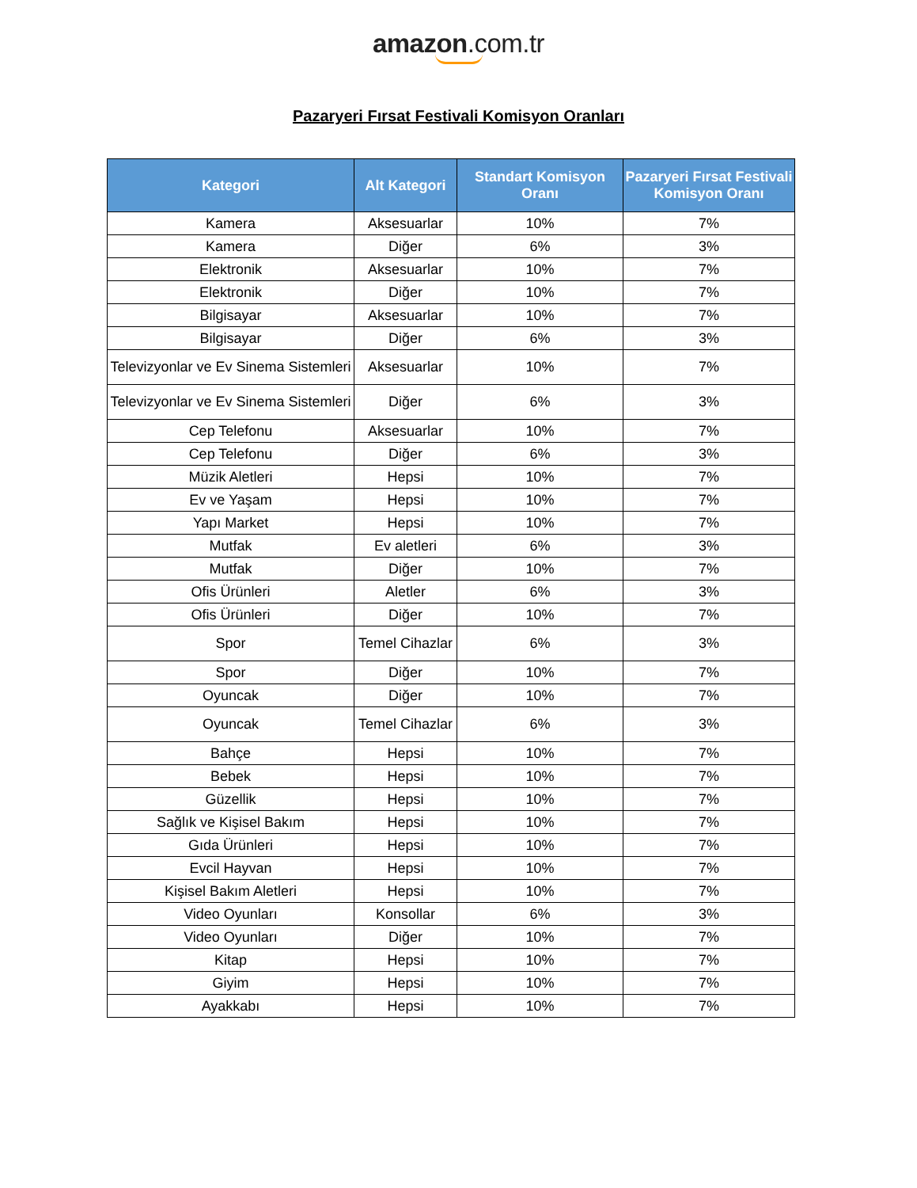amazon.com.tr
Pazaryeri Fırsat Festivali Komisyon Oranları
| Kategori | Alt Kategori | Standart Komisyon Oranı | Pazaryeri Fırsat Festivali Komisyon Oranı |
| --- | --- | --- | --- |
| Kamera | Aksesuarlar | 10% | 7% |
| Kamera | Diğer | 6% | 3% |
| Elektronik | Aksesuarlar | 10% | 7% |
| Elektronik | Diğer | 10% | 7% |
| Bilgisayar | Aksesuarlar | 10% | 7% |
| Bilgisayar | Diğer | 6% | 3% |
| Televizyonlar ve Ev Sinema Sistemleri | Aksesuarlar | 10% | 7% |
| Televizyonlar ve Ev Sinema Sistemleri | Diğer | 6% | 3% |
| Cep Telefonu | Aksesuarlar | 10% | 7% |
| Cep Telefonu | Diğer | 6% | 3% |
| Müzik Aletleri | Hepsi | 10% | 7% |
| Ev ve Yaşam | Hepsi | 10% | 7% |
| Yapı Market | Hepsi | 10% | 7% |
| Mutfak | Ev aletleri | 6% | 3% |
| Mutfak | Diğer | 10% | 7% |
| Ofis Ürünleri | Aletler | 6% | 3% |
| Ofis Ürünleri | Diğer | 10% | 7% |
| Spor | Temel Cihazlar | 6% | 3% |
| Spor | Diğer | 10% | 7% |
| Oyuncak | Diğer | 10% | 7% |
| Oyuncak | Temel Cihazlar | 6% | 3% |
| Bahçe | Hepsi | 10% | 7% |
| Bebek | Hepsi | 10% | 7% |
| Güzellik | Hepsi | 10% | 7% |
| Sağlık ve Kişisel Bakım | Hepsi | 10% | 7% |
| Gıda Ürünleri | Hepsi | 10% | 7% |
| Evcil Hayvan | Hepsi | 10% | 7% |
| Kişisel Bakım Aletleri | Hepsi | 10% | 7% |
| Video Oyunları | Konsollar | 6% | 3% |
| Video Oyunları | Diğer | 10% | 7% |
| Kitap | Hepsi | 10% | 7% |
| Giyim | Hepsi | 10% | 7% |
| Ayakkabı | Hepsi | 10% | 7% |